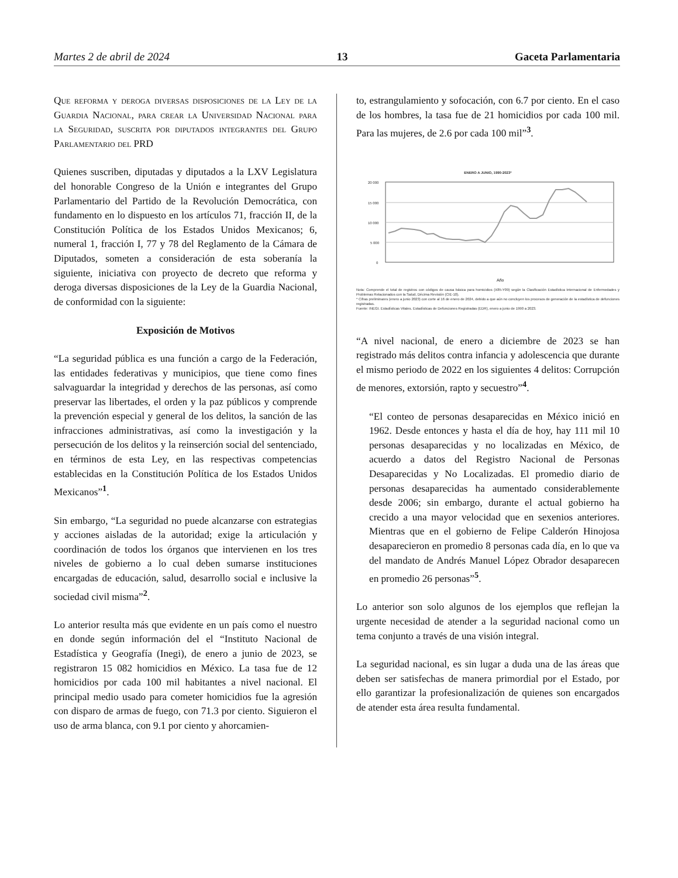Martes 2 de abril de 2024 13 Gaceta Parlamentaria
Que reforma y deroga diversas disposiciones de la Ley de la Guardia Nacional, para crear la Universidad Nacional para la Seguridad, suscrita por diputados integrantes del Grupo Parlamentario del PRD
Quienes suscriben, diputadas y diputados a la LXV Legislatura del honorable Congreso de la Unión e integrantes del Grupo Parlamentario del Partido de la Revolución Democrática, con fundamento en lo dispuesto en los artículos 71, fracción II, de la Constitución Política de los Estados Unidos Mexicanos; 6, numeral 1, fracción I, 77 y 78 del Reglamento de la Cámara de Diputados, someten a consideración de esta soberanía la siguiente, iniciativa con proyecto de decreto que reforma y deroga diversas disposiciones de la Ley de la Guardia Nacional, de conformidad con la siguiente:
Exposición de Motivos
“La seguridad pública es una función a cargo de la Federación, las entidades federativas y municipios, que tiene como fines salvaguardar la integridad y derechos de las personas, así como preservar las libertades, el orden y la paz públicos y comprende la prevención especial y general de los delitos, la sanción de las infracciones administrativas, así como la investigación y la persecución de los delitos y la reinserción social del sentenciado, en términos de esta Ley, en las respectivas competencias establecidas en la Constitución Política de los Estados Unidos Mexicanos”<sup>1</sup>.
Sin embargo, “La seguridad no puede alcanzarse con estrategias y acciones aisladas de la autoridad; exige la articulación y coordinación de todos los órganos que intervienen en los tres niveles de gobierno a lo cual deben sumarse instituciones encargadas de educación, salud, desarrollo social e inclusive la sociedad civil misma”<sup>2</sup>.
Lo anterior resulta más que evidente en un país como el nuestro en donde según información del el “Instituto Nacional de Estadística y Geografía (Inegi), de enero a junio de 2023, se registraron 15 082 homicidios en México. La tasa fue de 12 homicidios por cada 100 mil habitantes a nivel nacional. El principal medio usado para cometer homicidios fue la agresión con disparo de armas de fuego, con 71.3 por ciento. Siguieron el uso de arma blanca, con 9.1 por ciento y ahorcamien-
to, estrangulamiento y sofocación, con 6.7 por ciento. En el caso de los hombres, la tasa fue de 21 homicidios por cada 100 mil. Para las mujeres, de 2.6 por cada 100 mil”<sup>3</sup>.
ENERO A JUNIO, 1990-2023*
20 000
15 000
10 000
5 000
0
Año
Nota: Comprende el total de registros con códigos de causa básica para homicidios (X85-Y09) según la Clasificación Estadística Internacional de Enfermedades y Problemas Relacionados con la Salud, Décima Revisión (CIE-10).
* Cifras preliminares (enero a junio 2023) con corte al 16 de enero de 2024, debido a que aún no concluyen los procesos de generación de la estadística de defunciones registradas.
Fuente: INEGI. Estadísticas Vitales. Estadísticas de Defunciones Registradas (EDR), enero a junio de 1990 a 2023.
“A nivel nacional, de enero a diciembre de 2023 se han registrado más delitos contra infancia y adolescencia que durante el mismo periodo de 2022 en los siguientes 4 delitos: Corrupción de menores, extorsión, rapto y secuestro”<sup>4</sup>.
“El conteo de personas desaparecidas en México inició en 1962. Desde entonces y hasta el día de hoy, hay 111 mil 10 personas desaparecidas y no localizadas en México, de acuerdo a datos del Registro Nacional de Personas Desaparecidas y No Localizadas. El promedio diario de personas desaparecidas ha aumentado considerablemente desde 2006; sin embargo, durante el actual gobierno ha crecido a una mayor velocidad que en sexenios anteriores. Mientras que en el gobierno de Felipe Calderón Hinojosa desaparecieron en promedio 8 personas cada día, en lo que va del mandato de Andrés Manuel López Obrador desaparecen en promedio 26 personas”<sup>5</sup>.
Lo anterior son solo algunos de los ejemplos que reflejan la urgente necesidad de atender a la seguridad nacional como un tema conjunto a través de una visión integral.
La seguridad nacional, es sin lugar a duda una de las áreas que deben ser satisfechas de manera primordial por el Estado, por ello garantizar la profesionalización de quienes son encargados de atender esta área resulta fundamental.